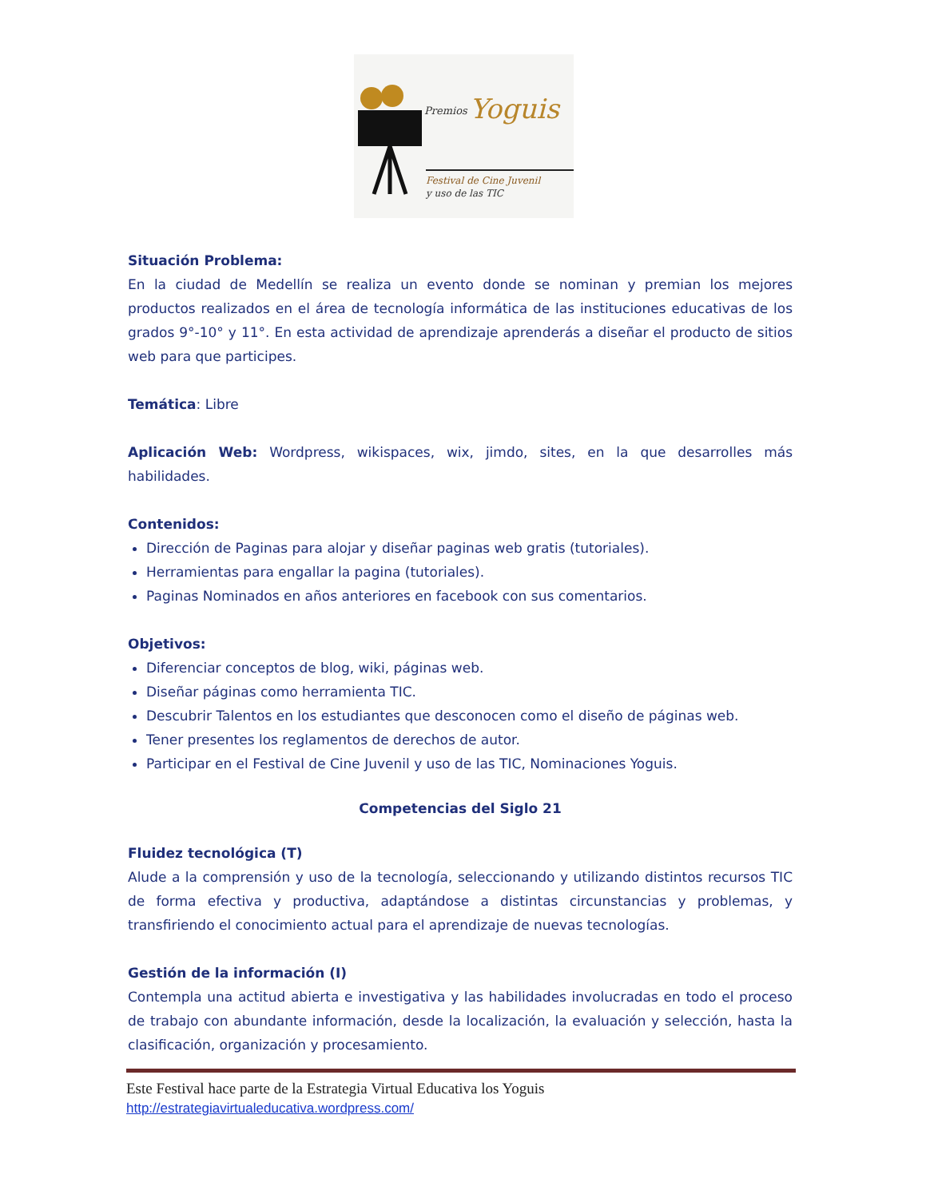Premios
Yoguis
Festival de Cine Juvenil
y uso de las TIC
Situación Problema:
En la ciudad de Medellín se realiza un evento donde se nominan y premian los mejores productos realizados en el área de tecnología informática de las instituciones educativas de los grados 9°-10° y 11°. En esta actividad de aprendizaje aprenderás a diseñar el producto de sitios web para que participes.
Temática: Libre
Aplicación Web: Wordpress, wikispaces, wix, jimdo, sites, en la que desarrolles más habilidades.
Contenidos:
Dirección de Paginas para alojar y diseñar paginas web gratis (tutoriales).
Herramientas para engallar la pagina (tutoriales).
Paginas Nominados en años anteriores en facebook con sus comentarios.
Objetivos:
Diferenciar conceptos de blog, wiki, páginas web.
Diseñar páginas como herramienta TIC.
Descubrir Talentos en los estudiantes que desconocen como el diseño de páginas web.
Tener presentes los reglamentos de derechos de autor.
Participar en el Festival de Cine Juvenil y uso de las TIC, Nominaciones Yoguis.
Competencias del Siglo 21
Fluidez tecnológica (T)
Alude a la comprensión y uso de la tecnología, seleccionando y utilizando distintos recursos TIC de forma efectiva y productiva, adaptándose a distintas circunstancias y problemas, y transfiriendo el conocimiento actual para el aprendizaje de nuevas tecnologías.
Gestión de la información (I)
Contempla una actitud abierta e investigativa y las habilidades involucradas en todo el proceso de trabajo con abundante información, desde la localización, la evaluación y selección, hasta la clasificación, organización y procesamiento.
Este Festival hace parte de la Estrategia Virtual Educativa los Yoguis
http://estrategiavirtualeducativa.wordpress.com/